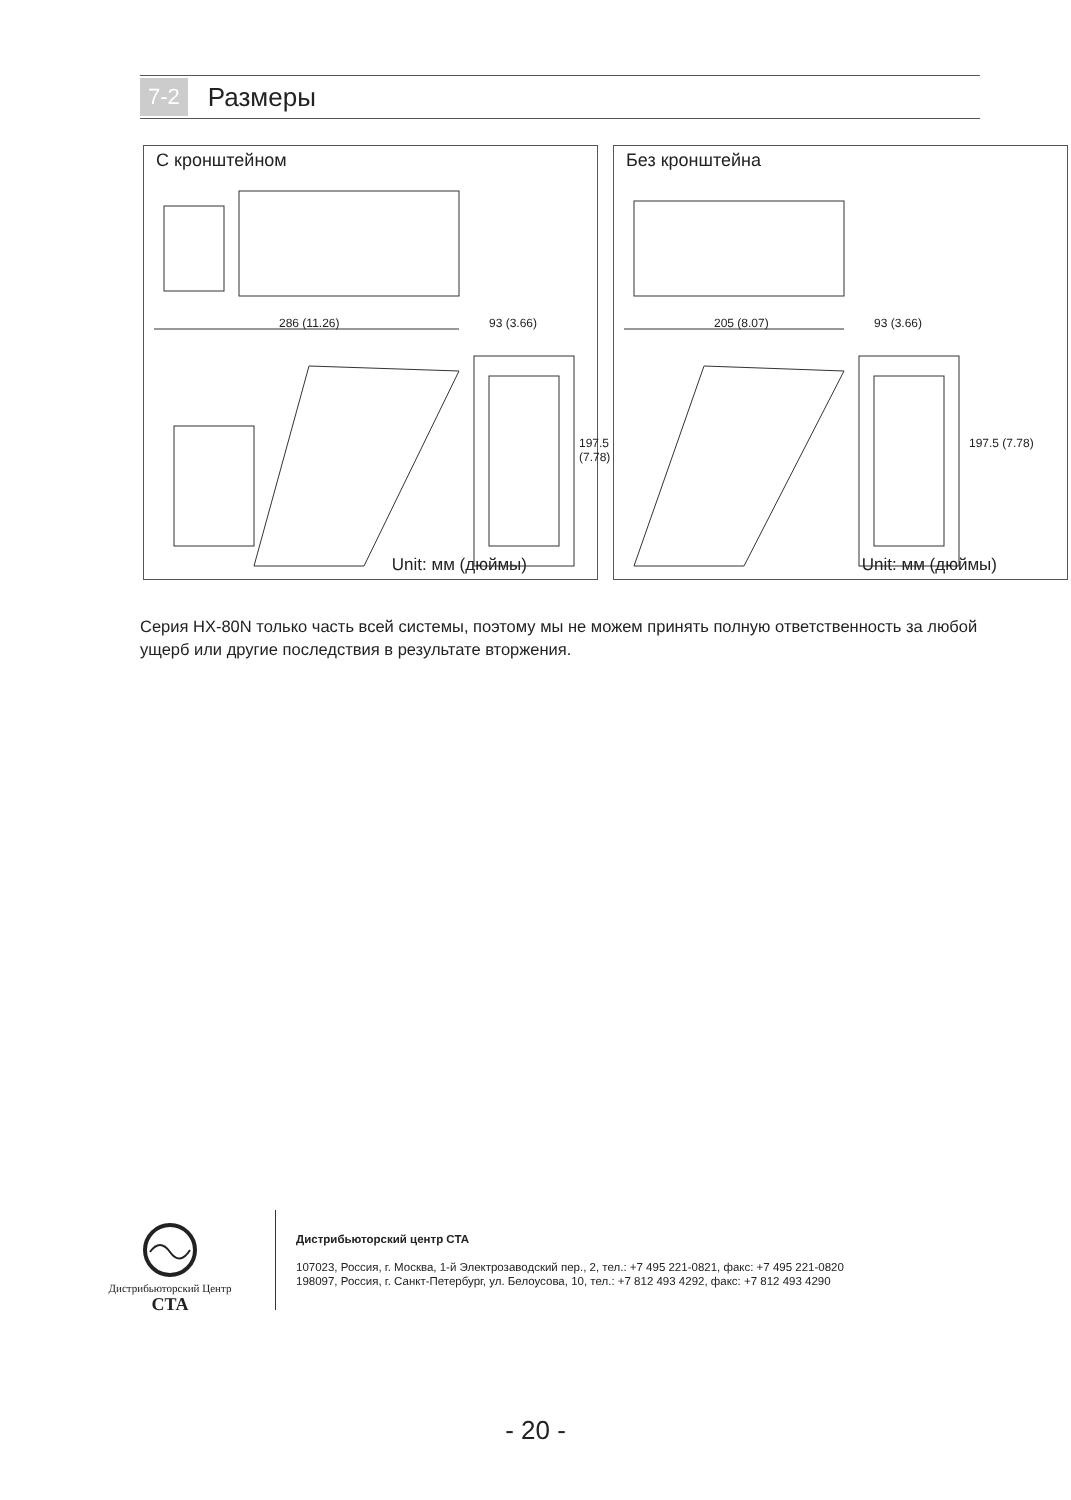7-2 Размеры
С кронштейном
286 (11.26) 93 (3.66)
197.5 (7.78)
Unit: мм (дюймы)
Без кронштейна
205 (8.07) 93 (3.66)
197.5 (7.78)
Unit: мм (дюймы)
Серия HX-80N только часть всей системы, поэтому мы не можем принять полную ответственность за любой ущерб или другие последствия в результате вторжения.
Дистрибьюторский Центр
СТА
Дистрибьюторский центр СТА
107023, Россия, г. Москва, 1-й Электрозаводский пер., 2, тел.: +7 495 221-0821, факс: +7 495 221-0820
198097, Россия, г. Санкт-Петербург, ул. Белоусова, 10, тел.: +7 812 493 4292, факс: +7 812 493 4290
- 20 -